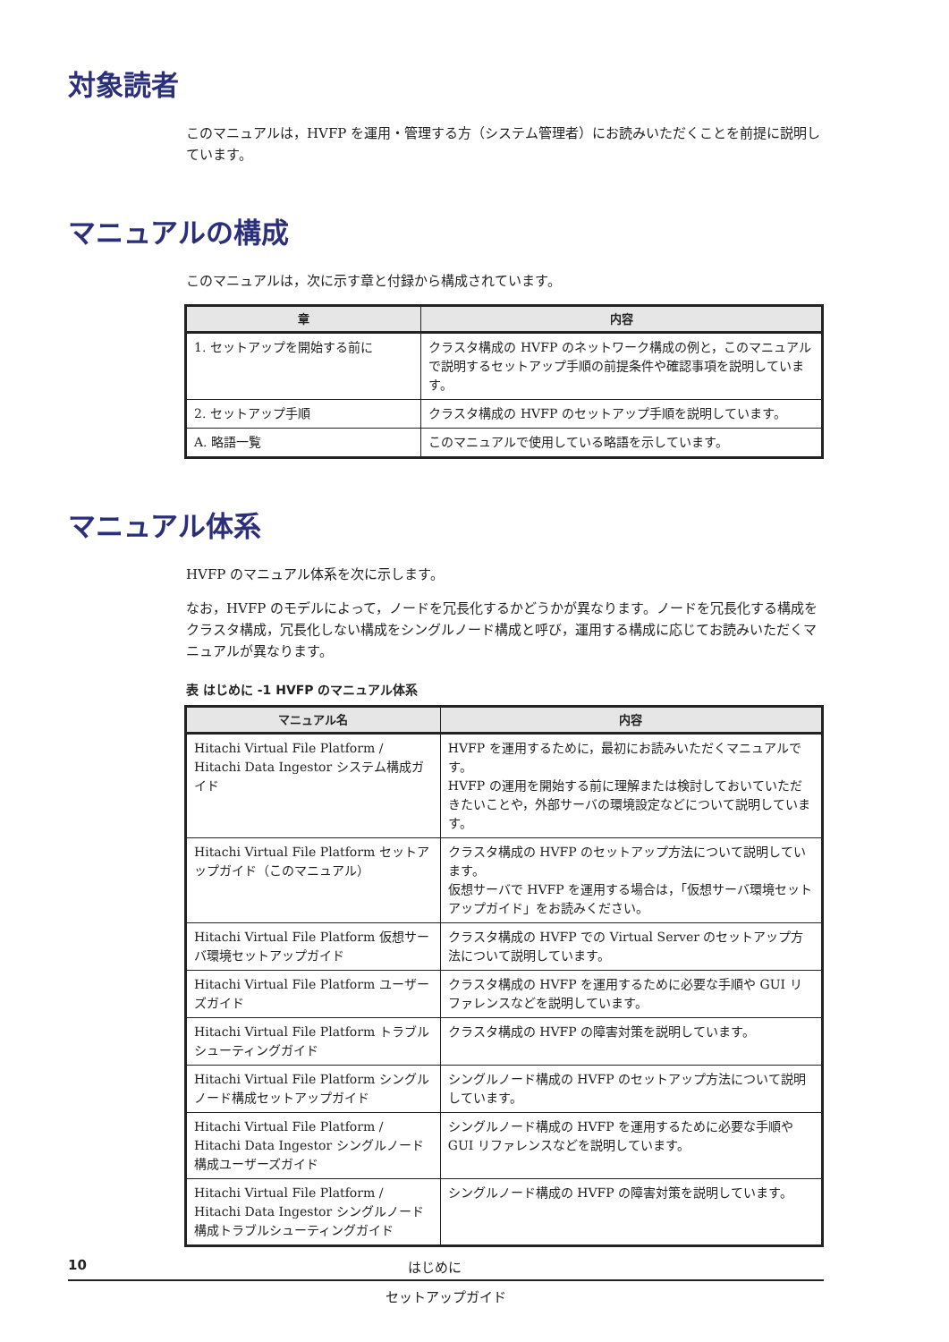対象読者
このマニュアルは，HVFP を運用・管理する方（システム管理者）にお読みいただくことを前提に説明しています。
マニュアルの構成
このマニュアルは，次に示す章と付録から構成されています。
| 章 | 内容 |
| --- | --- |
| 1. セットアップを開始する前に | クラスタ構成の HVFP のネットワーク構成の例と，このマニュアルで説明するセットアップ手順の前提条件や確認事項を説明しています。 |
| 2. セットアップ手順 | クラスタ構成の HVFP のセットアップ手順を説明しています。 |
| A. 略語一覧 | このマニュアルで使用している略語を示しています。 |
マニュアル体系
HVFP のマニュアル体系を次に示します。
なお，HVFP のモデルによって，ノードを冗長化するかどうかが異なります。ノードを冗長化する構成をクラスタ構成，冗長化しない構成をシングルノード構成と呼び，運用する構成に応じてお読みいただくマニュアルが異なります。
表 はじめに -1 HVFP のマニュアル体系
| マニュアル名 | 内容 |
| --- | --- |
| Hitachi Virtual File Platform / Hitachi Data Ingestor システム構成ガイド | HVFP を運用するために，最初にお読みいただくマニュアルです。 HVFP の運用を開始する前に理解または検討しておいていただきたいことや，外部サーバの環境設定などについて説明しています。 |
| Hitachi Virtual File Platform セットアップガイド（このマニュアル） | クラスタ構成の HVFP のセットアップ方法について説明しています。 仮想サーバで HVFP を運用する場合は，「仮想サーバ環境セットアップガイド」をお読みください。 |
| Hitachi Virtual File Platform 仮想サーバ環境セットアップガイド | クラスタ構成の HVFP での Virtual Server のセットアップ方法について説明しています。 |
| Hitachi Virtual File Platform ユーザーズガイド | クラスタ構成の HVFP を運用するために必要な手順や GUI リファレンスなどを説明しています。 |
| Hitachi Virtual File Platform トラブルシューティングガイド | クラスタ構成の HVFP の障害対策を説明しています。 |
| Hitachi Virtual File Platform シングルノード構成セットアップガイド | シングルノード構成の HVFP のセットアップ方法について説明しています。 |
| Hitachi Virtual File Platform / Hitachi Data Ingestor シングルノード構成ユーザーズガイド | シングルノード構成の HVFP を運用するために必要な手順や GUI リファレンスなどを説明しています。 |
| Hitachi Virtual File Platform / Hitachi Data Ingestor シングルノード構成トラブルシューティングガイド | シングルノード構成の HVFP の障害対策を説明しています。 |
10 はじめに
セットアップガイド